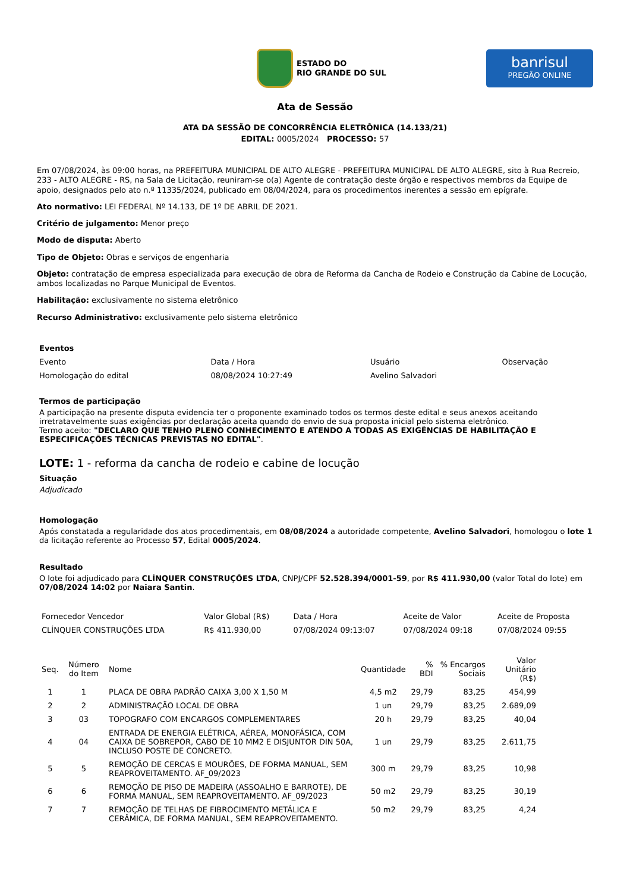ESTADO DO
RIO GRANDE DO SUL
banrisul
PREGÃO ONLINE
Ata de Sessão
ATA DA SESSÃO DE CONCORRÊNCIA ELETRÔNICA (14.133/21)
EDITAL: 0005/2024 PROCESSO: 57
Em 07/08/2024, às 09:00 horas, na PREFEITURA MUNICIPAL DE ALTO ALEGRE - PREFEITURA MUNICIPAL DE ALTO ALEGRE, sito à Rua Recreio, 233 - ALTO ALEGRE - RS, na Sala de Licitação, reuniram-se o(a) Agente de contratação deste órgão e respectivos membros da Equipe de apoio, designados pelo ato n.º 11335/2024, publicado em 08/04/2024, para os procedimentos inerentes a sessão em epígrafe.
Ato normativo: LEI FEDERAL Nº 14.133, DE 1º DE ABRIL DE 2021.
Critério de julgamento: Menor preço
Modo de disputa: Aberto
Tipo de Objeto: Obras e serviços de engenharia
Objeto: contratação de empresa especializada para execução de obra de Reforma da Cancha de Rodeio e Construção da Cabine de Locução, ambos localizadas no Parque Municipal de Eventos.
Habilitação: exclusivamente no sistema eletrônico
Recurso Administrativo: exclusivamente pelo sistema eletrônico
Eventos
| Evento | Data / Hora | Usuário | Observação |
| --- | --- | --- | --- |
| Homologação do edital | 08/08/2024 10:27:49 | Avelino Salvadori | |
Termos de participação
A participação na presente disputa evidencia ter o proponente examinado todos os termos deste edital e seus anexos aceitando irretratavelmente suas exigências por declaração aceita quando do envio de sua proposta inicial pelo sistema eletrônico.
Termo aceito: "DECLARO QUE TENHO PLENO CONHECIMENTO E ATENDO A TODAS AS EXIGÊNCIAS DE HABILITAÇÃO E ESPECIFICAÇÕES TÉCNICAS PREVISTAS NO EDITAL".
LOTE: 1 - reforma da cancha de rodeio e cabine de locução
Situação
Adjudicado
Homologação
Após constatada a regularidade dos atos procedimentais, em 08/08/2024 a autoridade competente, Avelino Salvadori, homologou o lote 1 da licitação referente ao Processo 57, Edital 0005/2024.
Resultado
O lote foi adjudicado para CLÍNQUER CONSTRUÇÕES LTDA, CNPJ/CPF 52.528.394/0001-59, por R$ 411.930,00 (valor Total do lote) em 07/08/2024 14:02 por Naiara Santin.
| Fornecedor Vencedor | Valor Global (R$) | Data / Hora | Aceite de Valor | Aceite de Proposta |
| --- | --- | --- | --- | --- |
| CLÍNQUER CONSTRUÇÕES LTDA | R$ 411.930,00 | 07/08/2024 09:13:07 | 07/08/2024 09:18 | 07/08/2024 09:55 |
| Seq. | Número do Item | Nome | Quantidade | % BDI | % Encargos Sociais | Valor Unitário (R$) |
| --- | --- | --- | --- | --- | --- | --- |
| 1 | 1 | PLACA DE OBRA PADRÃO CAIXA 3,00 X 1,50 M | 4,5 m2 | 29,79 | 83,25 | 454,99 |
| 2 | 2 | ADMINISTRAÇÃO LOCAL DE OBRA | 1 un | 29,79 | 83,25 | 2.689,09 |
| 3 | 03 | TOPOGRAFO COM ENCARGOS COMPLEMENTARES | 20 h | 29,79 | 83,25 | 40,04 |
| 4 | 04 | ENTRADA DE ENERGIA ELÉTRICA, AÉREA, MONOFÁSICA, COM CAIXA DE SOBREPOR, CABO DE 10 MM2 E DISJUNTOR DIN 50A, INCLUSO POSTE DE CONCRETO. | 1 un | 29,79 | 83,25 | 2.611,75 |
| 5 | 5 | REMOÇÃO DE CERCAS E MOURÕES, DE FORMA MANUAL, SEM REAPROVEITAMENTO. AF_09/2023 | 300 m | 29,79 | 83,25 | 10,98 |
| 6 | 6 | REMOÇÃO DE PISO DE MADEIRA (ASSOALHO E BARROTE), DE FORMA MANUAL, SEM REAPROVEITAMENTO. AF_09/2023 | 50 m2 | 29,79 | 83,25 | 30,19 |
| 7 | 7 | REMOÇÃO DE TELHAS DE FIBROCIMENTO METÁLICA E CERÂMICA, DE FORMA MANUAL, SEM REAPROVEITAMENTO. | 50 m2 | 29,79 | 83,25 | 4,24 |